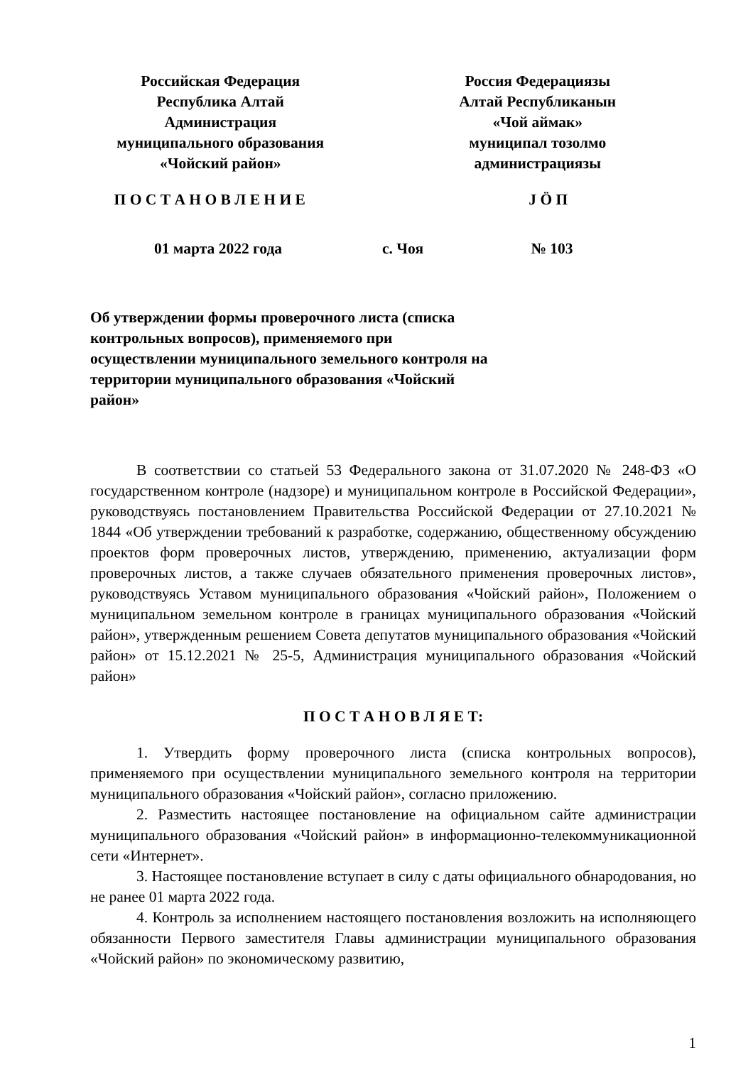Российская Федерация
Республика Алтай
Администрация
муниципального образования
«Чойский район»
Россия Федерациязы
Алтай Республиканын
«Чой аймак»
муниципал тозолмо
администрациязы
П О С Т А Н О В Л Е Н И Е Ј Ö П
01 марта 2022 года с. Чоя № 103
Об утверждении формы проверочного листа (списка контрольных вопросов), применяемого при осуществлении муниципального земельного контроля на территории муниципального образования «Чойский район»
В соответствии со статьей 53 Федерального закона от 31.07.2020 № 248-ФЗ «О государственном контроле (надзоре) и муниципальном контроле в Российской Федерации», руководствуясь постановлением Правительства Российской Федерации от 27.10.2021 № 1844 «Об утверждении требований к разработке, содержанию, общественному обсуждению проектов форм проверочных листов, утверждению, применению, актуализации форм проверочных листов, а также случаев обязательного применения проверочных листов», руководствуясь Уставом муниципального образования «Чойский район», Положением о муниципальном земельном контроле в границах муниципального образования «Чойский район», утвержденным решением Совета депутатов муниципального образования «Чойский район» от 15.12.2021 № 25-5, Администрация муниципального образования «Чойский район»
П О С Т А Н О В Л Я Е Т:
1. Утвердить форму проверочного листа (списка контрольных вопросов), применяемого при осуществлении муниципального земельного контроля на территории муниципального образования «Чойский район», согласно приложению.
2. Разместить настоящее постановление на официальном сайте администрации муниципального образования «Чойский район» в информационно-телекоммуникационной сети «Интернет».
3. Настоящее постановление вступает в силу с даты официального обнародования, но не ранее 01 марта 2022 года.
4. Контроль за исполнением настоящего постановления возложить на исполняющего обязанности Первого заместителя Главы администрации муниципального образования «Чойский район» по экономическому развитию,
1